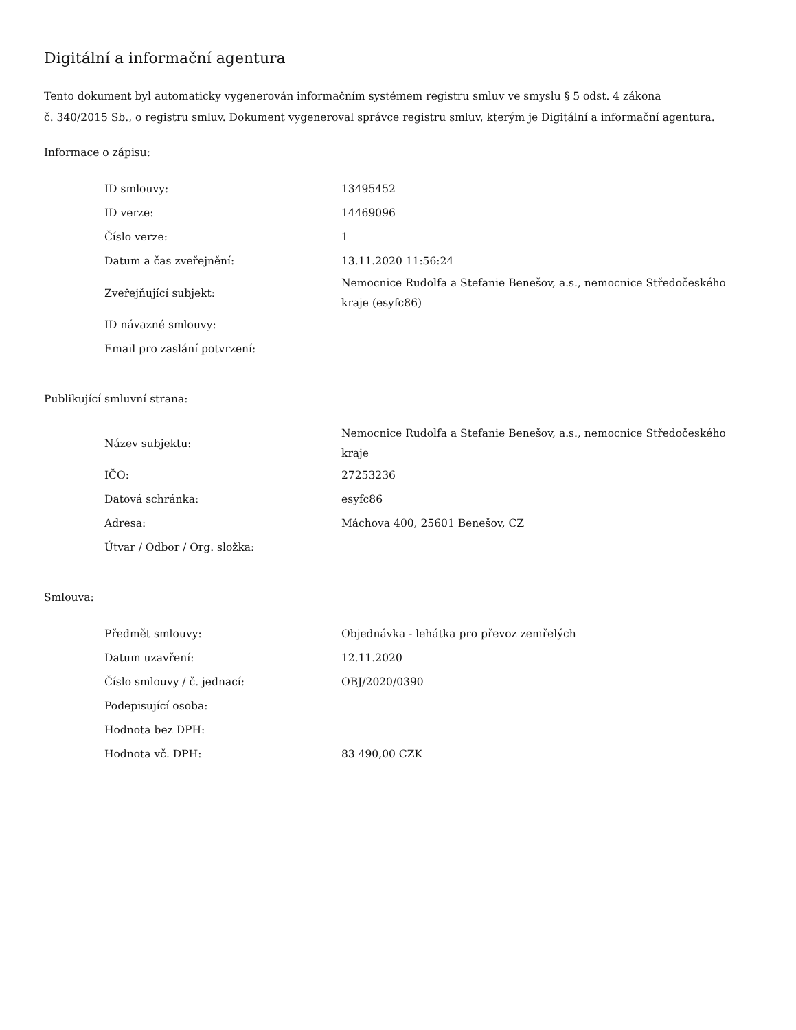Digitální a informační agentura
Tento dokument byl automaticky vygenerován informačním systémem registru smluv ve smyslu § 5 odst. 4 zákona
č. 340/2015 Sb., o registru smluv. Dokument vygeneroval správce registru smluv, kterým je Digitální a informační agentura.
Informace o zápisu:
| ID smlouvy: | 13495452 |
| ID verze: | 14469096 |
| Číslo verze: | 1 |
| Datum a čas zveřejnění: | 13.11.2020 11:56:24 |
| Zveřejňující subjekt: | Nemocnice Rudolfa a Stefanie Benešov, a.s., nemocnice Středočeského kraje (esyfc86) |
| ID návazné smlouvy: | |
| Email pro zaslání potvrzení: | |
Publikující smluvní strana:
| Název subjektu: | Nemocnice Rudolfa a Stefanie Benešov, a.s., nemocnice Středočeského kraje |
| IČO: | 27253236 |
| Datová schránka: | esyfc86 |
| Adresa: | Máchova 400, 25601 Benešov, CZ |
| Útvar / Odbor / Org. složka: | |
Smlouva:
| Předmět smlouvy: | Objednávka - lehátka pro převoz zemřelých |
| Datum uzavření: | 12.11.2020 |
| Číslo smlouvy / č. jednací: | OBJ/2020/0390 |
| Podepisující osoba: | |
| Hodnota bez DPH: | |
| Hodnota vč. DPH: | 83 490,00 CZK |